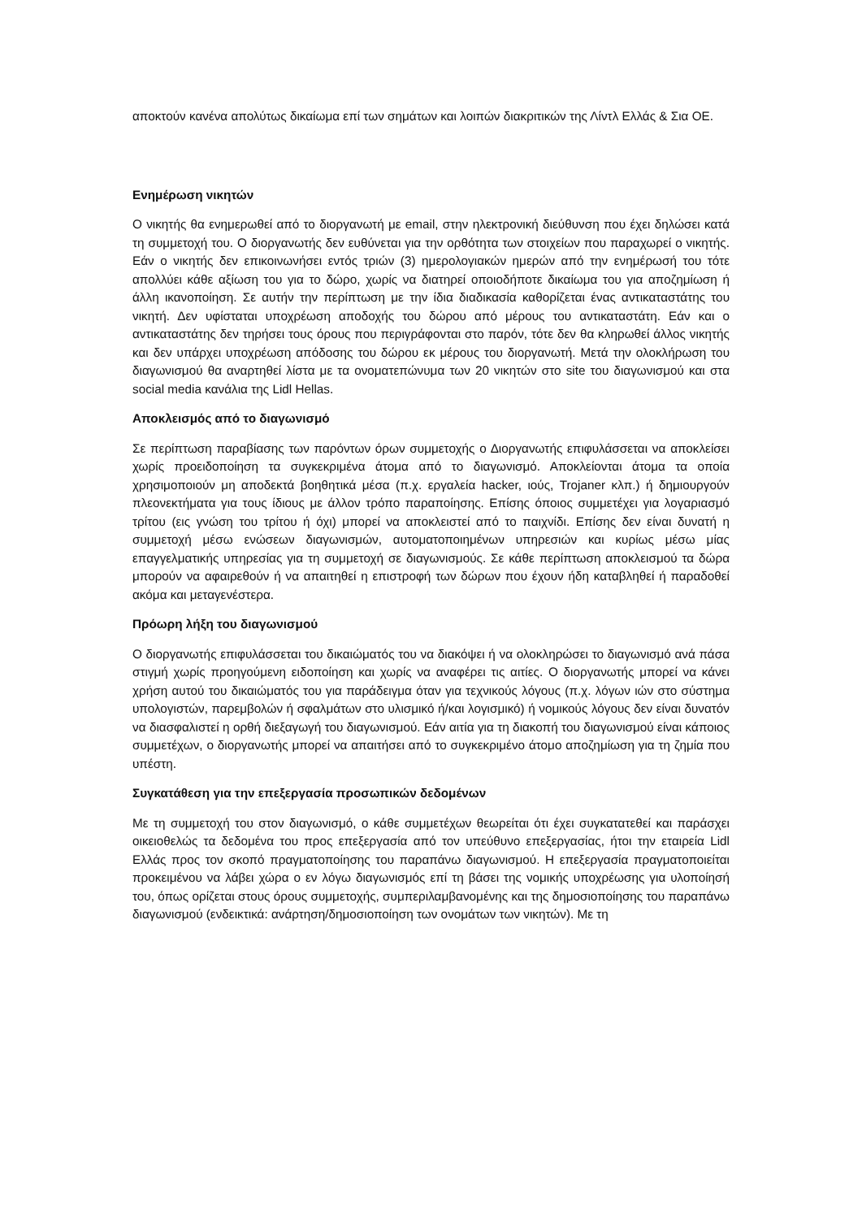αποκτούν κανένα απολύτως δικαίωμα επί των σημάτων και λοιπών διακριτικών της Λίντλ Ελλάς & Σια ΟΕ.
Ενημέρωση νικητών
Ο νικητής θα ενημερωθεί από το διοργανωτή με email, στην ηλεκτρονική διεύθυνση που έχει δηλώσει κατά τη συμμετοχή του. Ο διοργανωτής δεν ευθύνεται για την ορθότητα των στοιχείων που παραχωρεί ο νικητής. Εάν ο νικητής δεν επικοινωνήσει εντός τριών (3) ημερολογιακών ημερών από την ενημέρωσή του τότε απολλύει κάθε αξίωση του για το δώρο, χωρίς να διατηρεί οποιοδήποτε δικαίωμα του για αποζημίωση ή άλλη ικανοποίηση. Σε αυτήν την περίπτωση με την ίδια διαδικασία καθορίζεται ένας αντικαταστάτης του νικητή. Δεν υφίσταται υποχρέωση αποδοχής του δώρου από μέρους του αντικαταστάτη. Εάν και ο αντικαταστάτης δεν τηρήσει τους όρους που περιγράφονται στο παρόν, τότε δεν θα κληρωθεί άλλος νικητής και δεν υπάρχει υποχρέωση απόδοσης του δώρου εκ μέρους του διοργανωτή. Μετά την ολοκλήρωση του διαγωνισμού θα αναρτηθεί λίστα με τα ονοματεπώνυμα των 20 νικητών στο site του διαγωνισμού και στα social media κανάλια της Lidl Hellas.
Αποκλεισμός από το διαγωνισμό
Σε περίπτωση παραβίασης των παρόντων όρων συμμετοχής ο Διοργανωτής επιφυλάσσεται να αποκλείσει χωρίς προειδοποίηση τα συγκεκριμένα άτομα από το διαγωνισμό. Αποκλείονται άτομα τα οποία χρησιμοποιούν μη αποδεκτά βοηθητικά μέσα (π.χ. εργαλεία hacker, ιούς, Trojaner κλπ.) ή δημιουργούν πλεονεκτήματα για τους ίδιους με άλλον τρόπο παραποίησης. Επίσης όποιος συμμετέχει για λογαριασμό τρίτου (εις γνώση του τρίτου ή όχι) μπορεί να αποκλειστεί από το παιχνίδι. Επίσης δεν είναι δυνατή η συμμετοχή μέσω ενώσεων διαγωνισμών, αυτοματοποιημένων υπηρεσιών και κυρίως μέσω μίας επαγγελματικής υπηρεσίας για τη συμμετοχή σε διαγωνισμούς. Σε κάθε περίπτωση αποκλεισμού τα δώρα μπορούν να αφαιρεθούν ή να απαιτηθεί η επιστροφή των δώρων που έχουν ήδη καταβληθεί ή παραδοθεί ακόμα και μεταγενέστερα.
Πρόωρη λήξη του διαγωνισμού
Ο διοργανωτής επιφυλάσσεται του δικαιώματός του να διακόψει ή να ολοκληρώσει το διαγωνισμό ανά πάσα στιγμή χωρίς προηγούμενη ειδοποίηση και χωρίς να αναφέρει τις αιτίες. Ο διοργανωτής μπορεί να κάνει χρήση αυτού του δικαιώματός του για παράδειγμα όταν για τεχνικούς λόγους (π.χ. λόγων ιών στο σύστημα υπολογιστών, παρεμβολών ή σφαλμάτων στο υλισμικό ή/και λογισμικό) ή νομικούς λόγους δεν είναι δυνατόν να διασφαλιστεί η ορθή διεξαγωγή του διαγωνισμού. Εάν αιτία για τη διακοπή του διαγωνισμού είναι κάποιος συμμετέχων, ο διοργανωτής μπορεί να απαιτήσει από το συγκεκριμένο άτομο αποζημίωση για τη ζημία που υπέστη.
Συγκατάθεση για την επεξεργασία προσωπικών δεδομένων
Με τη συμμετοχή του στον διαγωνισμό, ο κάθε συμμετέχων θεωρείται ότι έχει συγκατατεθεί και παράσχει οικειοθελώς τα δεδομένα του προς επεξεργασία από τον υπεύθυνο επεξεργασίας, ήτοι την εταιρεία Lidl Ελλάς προς τον σκοπό πραγματοποίησης του παραπάνω διαγωνισμού. Η επεξεργασία πραγματοποιείται προκειμένου να λάβει χώρα ο εν λόγω διαγωνισμός επί τη βάσει της νομικής υποχρέωσης για υλοποίησή του, όπως ορίζεται στους όρους συμμετοχής, συμπεριλαμβανομένης και της δημοσιοποίησης του παραπάνω διαγωνισμού (ενδεικτικά: ανάρτηση/δημοσιοποίηση των ονομάτων των νικητών). Με τη